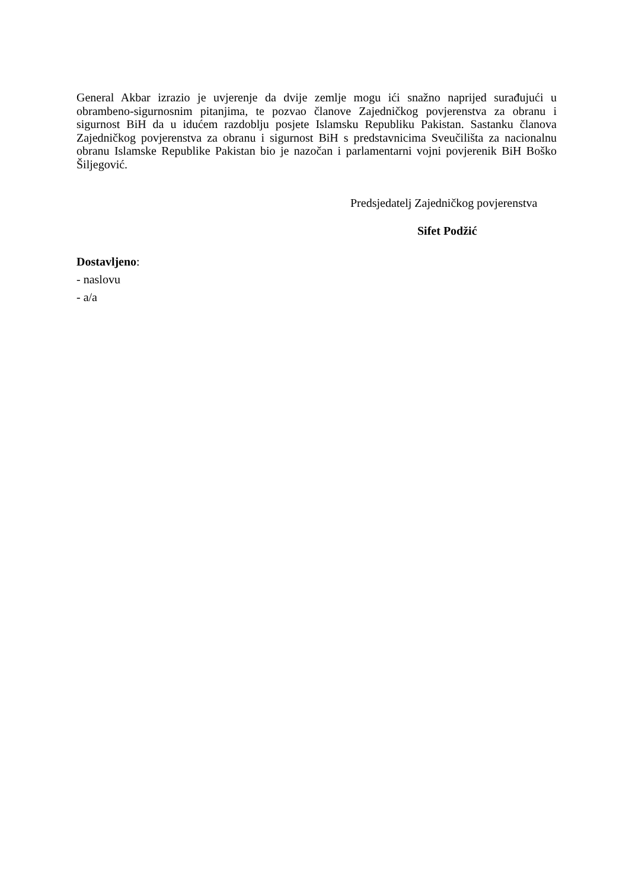General Akbar izrazio je uvjerenje da dvije zemlje mogu ići snažno naprijed surađujući u obrambeno-sigurnosnim pitanjima, te pozvao članove Zajedničkog povjerenstva za obranu i sigurnost BiH da u idućem razdoblju posjete Islamsku Republiku Pakistan. Sastanku članova Zajedničkog povjerenstva za obranu i sigurnost BiH s predstavnicima Sveučilišta za nacionalnu obranu Islamske Republike Pakistan bio je nazočan i parlamentarni vojni povjerenik BiH Boško Šiljegović.
Predsjedatelj Zajedničkog povjerenstva
Sifet Podžić
Dostavljeno:
- naslovu
- a/a